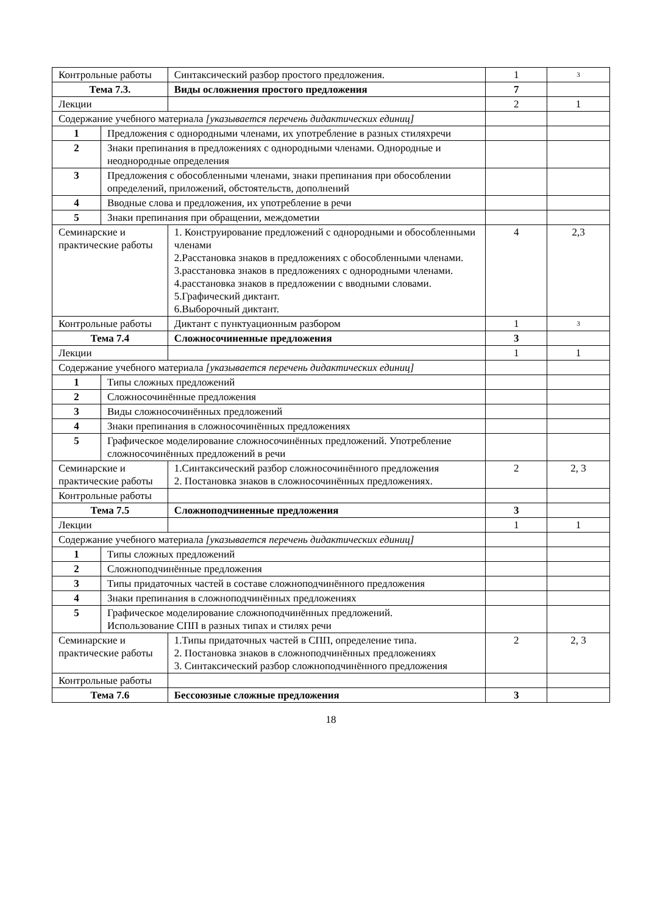| Контрольные работы | | Синтаксический разбор простого предложения. | 1 | 3 |
| Тема 7.3. | | Виды осложнения простого предложения | 7 | |
| Лекции | | | 2 | 1 |
| Содержание учебного материала [указывается перечень дидактических единиц] | | | | |
| 1 | Предложения с однородными членами, их употребление в разных стиляхречи | | | |
| 2 | Знаки препинания в предложениях с однородными членами. Однородные и неоднородные определения | | | |
| 3 | Предложения с обособленными членами, знаки препинания при обособлении определений, приложений, обстоятельств, дополнений | | | |
| 4 | Вводные слова и предложения, их употребление в речи | | | |
| 5 | Знаки препинания при обращении, междометии | | | |
| Семинарские и практические работы | | 1. Конструирование предложений с однородными и обособленными членами 2.Расстановка знаков в предложениях с обособленными членами. 3.расстановка знаков в предложениях с однородными членами. 4.расстановка знаков в предложении с вводными словами. 5.Графический диктант. 6.Выборочный диктант. | 4 | 2,3 |
| Контрольные работы | | Диктант с пунктуационным разбором | 1 | 3 |
| Тема 7.4 | | Сложносочиненные предложения | 3 | |
| Лекции | | | 1 | 1 |
| Содержание учебного материала [указывается перечень дидактических единиц] | | | | |
| 1 | Типы сложных предложений | | | |
| 2 | Сложносочинённые предложения | | | |
| 3 | Виды сложносочинённых предложений | | | |
| 4 | Знаки препинания в сложносочинённых предложениях | | | |
| 5 | Графическое моделирование сложносочинённых предложений. Употребление сложносочинённых предложений в речи | | | |
| Семинарские и практические работы | | 1.Синтаксический разбор сложносочинённого предложения 2. Постановка знаков в сложносочинённых предложениях. | 2 | 2, 3 |
| Контрольные работы | | | | |
| Тема 7.5 | | Сложноподчиненные предложения | 3 | |
| Лекции | | | 1 | 1 |
| Содержание учебного материала [указывается перечень дидактических единиц] | | | | |
| 1 | Типы сложных предложений | | | |
| 2 | Сложноподчинённые предложения | | | |
| 3 | Типы придаточных частей в составе сложноподчинённого предложения | | | |
| 4 | Знаки препинания в сложноподчинённых предложениях | | | |
| 5 | Графическое моделирование сложноподчинённых предложений. Использование СПП в разных типах и стилях речи | | | |
| Семинарские и практические работы | | 1.Типы придаточных частей в СПП, определение типа. 2. Постановка знаков в сложноподчинённых предложениях 3. Синтаксический разбор сложноподчинённого предложения | 2 | 2, 3 |
| Контрольные работы | | | | |
| Тема 7.6 | | Бессоюзные сложные предложения | 3 | |
18